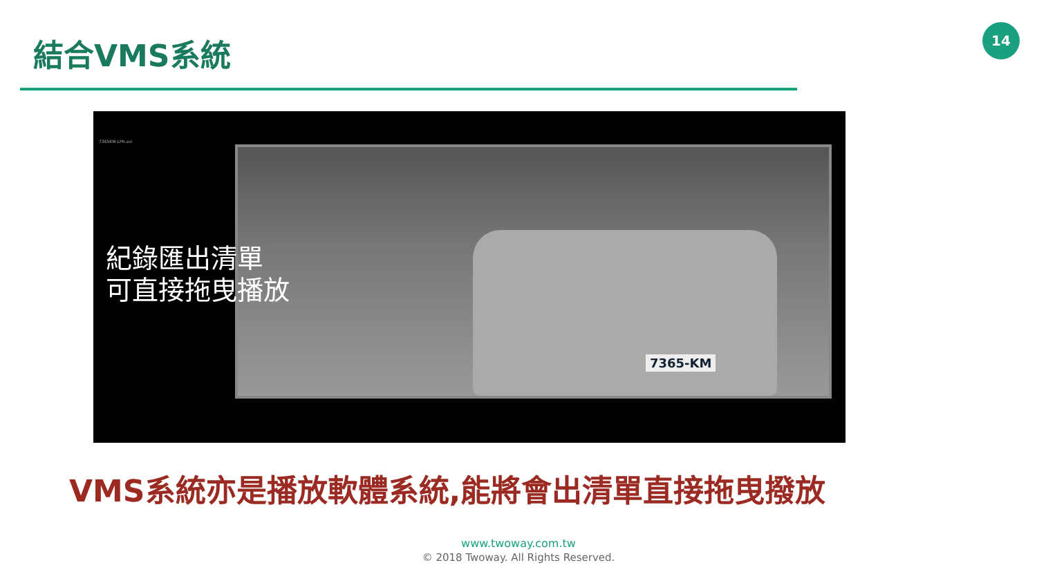結合VMS系統
14
7365KM-LPR.avi
7365-KM
紀錄匯出清單
可直接拖曳播放
VMS系統亦是播放軟體系統,能將會出清單直接拖曳撥放
www.twoway.com.tw
© 2018 Twoway. All Rights Reserved.